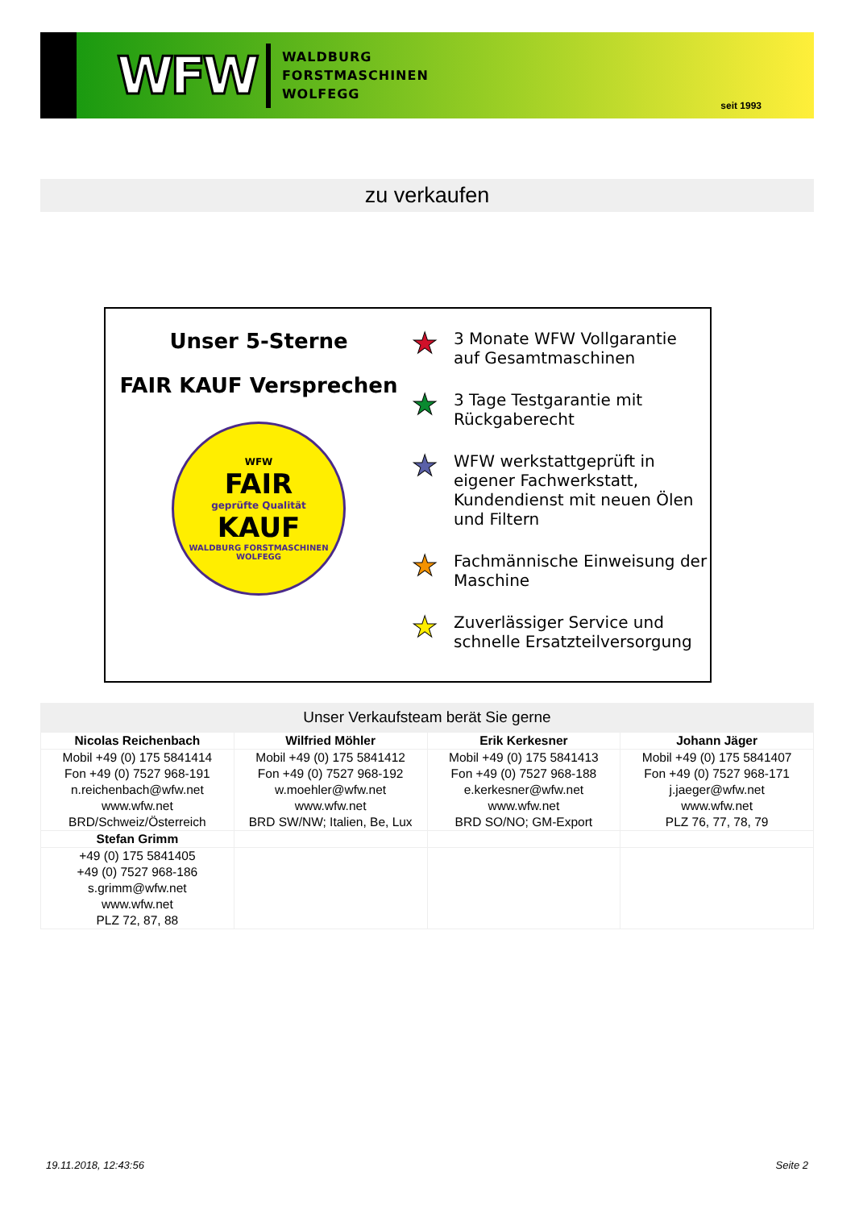WFW
WALDBURG
FORSTMASCHINEN
WOLFEGG
seit 1993
zu verkaufen
Unser 5-Sterne
FAIR KAUF Versprechen
WFW
FAIR
geprüfte Qualität
KAUF
WALDBURG FORSTMASCHINEN WOLFEGG
★ 3 Monate WFW Vollgarantie
auf Gesamtmaschinen
★ 3 Tage Testgarantie mit
Rückgaberecht
★ WFW werkstattgeprüft in
eigener Fachwerkstatt,
Kundendienst mit neuen Ölen
und Filtern
★ Fachmännische Einweisung der
Maschine
★ Zuverlässiger Service und
schnelle Ersatzteilversorgung
Unser Verkaufsteam berät Sie gerne
| Nicolas Reichenbach | Wilfried Möhler | Erik Kerkesner | Johann Jäger |
| --- | --- | --- | --- |
| Mobil +49 (0) 175 5841414 Fon +49 (0) 7527 968-191 n.reichenbach@wfw.net www.wfw.net BRD/Schweiz/Österreich | Mobil +49 (0) 175 5841412 Fon +49 (0) 7527 968-192 w.moehler@wfw.net www.wfw.net BRD SW/NW; Italien, Be, Lux | Mobil +49 (0) 175 5841413 Fon +49 (0) 7527 968-188 e.kerkesner@wfw.net www.wfw.net BRD SO/NO; GM-Export | Mobil +49 (0) 175 5841407 Fon +49 (0) 7527 968-171 j.jaeger@wfw.net www.wfw.net PLZ 76, 77, 78, 79 |
| Stefan Grimm | | | |
| +49 (0) 175 5841405 +49 (0) 7527 968-186 s.grimm@wfw.net www.wfw.net PLZ 72, 87, 88 | | | |
19.11.2018, 12:43:56 Seite 2